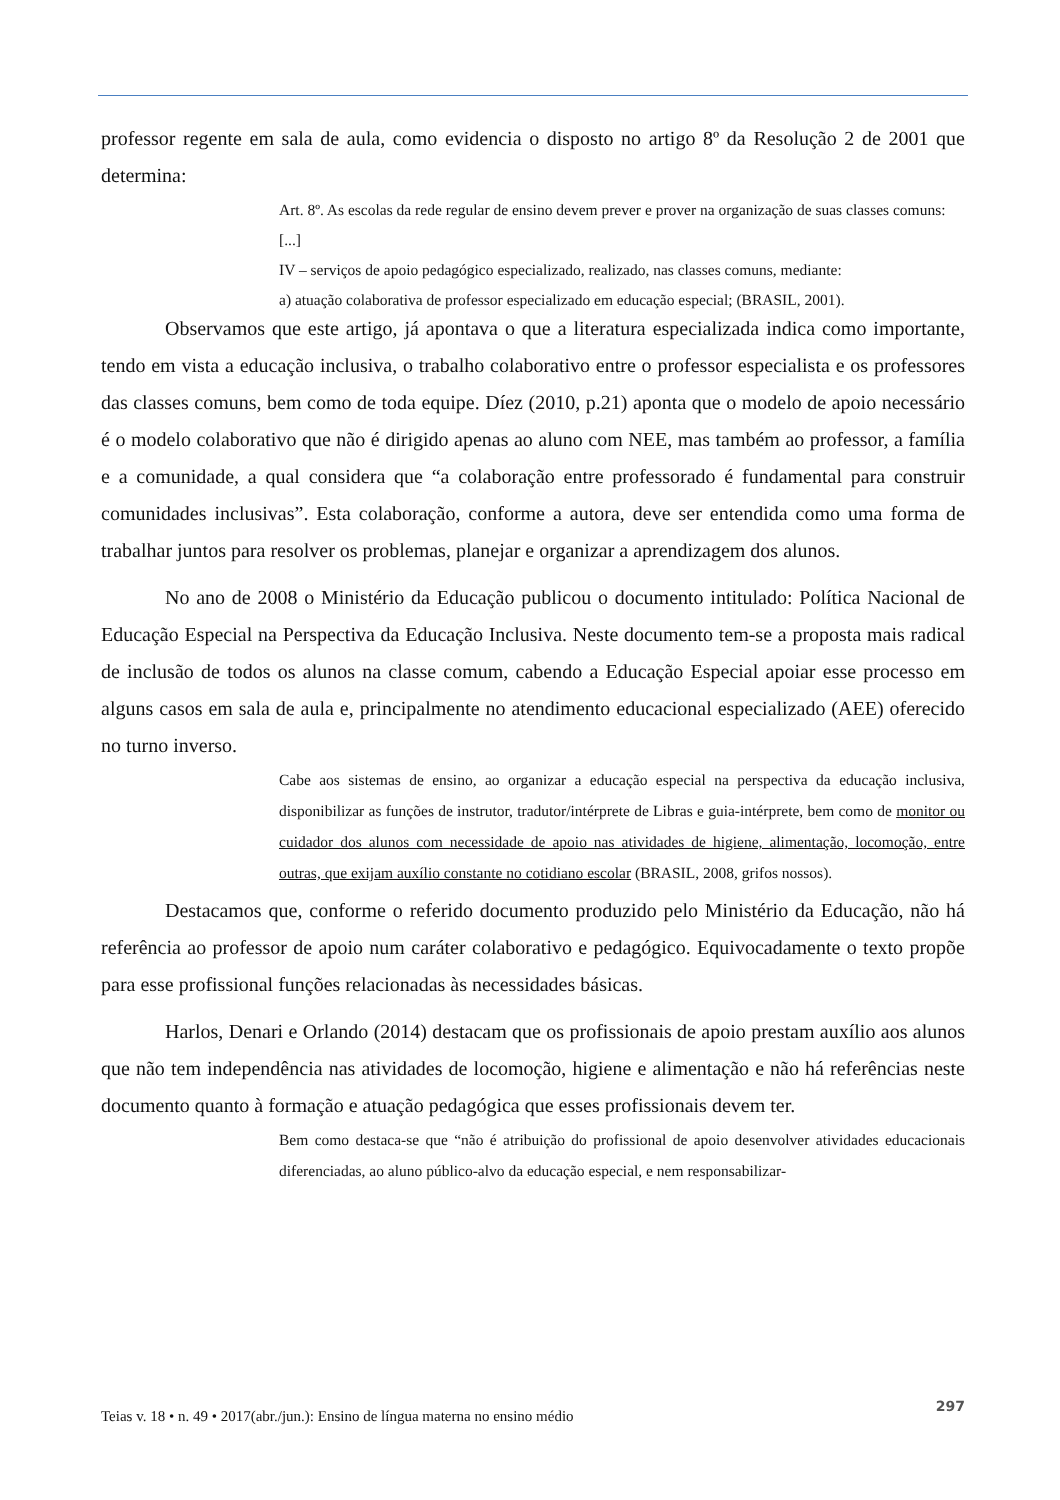professor regente em sala de aula, como evidencia o disposto no artigo 8º da Resolução 2 de 2001 que determina:
Art. 8º. As escolas da rede regular de ensino devem prever e prover na organização de suas classes comuns:
[...]
IV – serviços de apoio pedagógico especializado, realizado, nas classes comuns, mediante:
a) atuação colaborativa de professor especializado em educação especial; (BRASIL, 2001).
Observamos que este artigo, já apontava o que a literatura especializada indica como importante, tendo em vista a educação inclusiva, o trabalho colaborativo entre o professor especialista e os professores das classes comuns, bem como de toda equipe. Díez (2010, p.21) aponta que o modelo de apoio necessário é o modelo colaborativo que não é dirigido apenas ao aluno com NEE, mas também ao professor, a família e a comunidade, a qual considera que “a colaboração entre professorado é fundamental para construir comunidades inclusivas”. Esta colaboração, conforme a autora, deve ser entendida como uma forma de trabalhar juntos para resolver os problemas, planejar e organizar a aprendizagem dos alunos.
No ano de 2008 o Ministério da Educação publicou o documento intitulado: Política Nacional de Educação Especial na Perspectiva da Educação Inclusiva. Neste documento tem-se a proposta mais radical de inclusão de todos os alunos na classe comum, cabendo a Educação Especial apoiar esse processo em alguns casos em sala de aula e, principalmente no atendimento educacional especializado (AEE) oferecido no turno inverso.
Cabe aos sistemas de ensino, ao organizar a educação especial na perspectiva da educação inclusiva, disponibilizar as funções de instrutor, tradutor/intérprete de Libras e guia-intérprete, bem como de monitor ou cuidador dos alunos com necessidade de apoio nas atividades de higiene, alimentação, locomoção, entre outras, que exijam auxílio constante no cotidiano escolar (BRASIL, 2008, grifos nossos).
Destacamos que, conforme o referido documento produzido pelo Ministério da Educação, não há referência ao professor de apoio num caráter colaborativo e pedagógico. Equivocadamente o texto propõe para esse profissional funções relacionadas às necessidades básicas.
Harlos, Denari e Orlando (2014) destacam que os profissionais de apoio prestam auxílio aos alunos que não tem independência nas atividades de locomoção, higiene e alimentação e não há referências neste documento quanto à formação e atuação pedagógica que esses profissionais devem ter.
Bem como destaca-se que “não é atribuição do profissional de apoio desenvolver atividades educacionais diferenciadas, ao aluno público-alvo da educação especial, e nem responsabilizar-
Teias v. 18 • n. 49 • 2017(abr./jun.): Ensino de língua materna no ensino médio 297